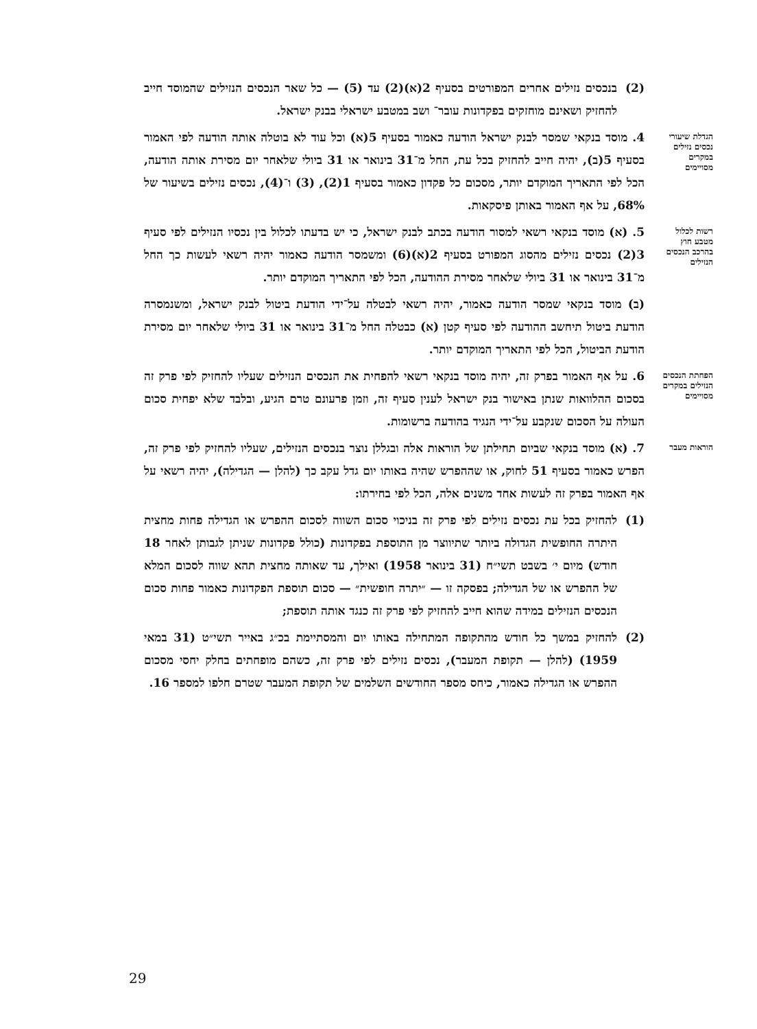(2) בנכסים נזילים אחרים המפורטים בסעיף 2(א)(2) עד (5) — כל שאר הנכסים הנזילים שהמוסד חייב להחזיק ושאינם מוחזקים בפקדונות עובר־ ושב במטבע ישראלי בבנק ישראל.
הגדלת שיעורי נכסים נזילים במקרים מסויימים
4. מוסד בנקאי שמסר לבנק ישראל הודעה כאמור בסעיף 5(א) וכל עוד לא בוטלה אותה הודעה לפי האמור בסעיף 5(ב), יהיה חייב להחזיק בכל עת, החל מ־31 בינואר או 31 ביולי שלאחר יום מסירת אותה הודעה, הכל לפי התאריך המוקדם יותר, מסכום כל פקדון כאמור בסעיף 1(2), (3) ו־(4), נכסים נזילים בשיעור של 68%, על אף האמור באותן פיסקאות.
רשות לכלול מטבע חוץ בהרכב הנכסים הנזילים
5. (א) מוסד בנקאי רשאי למסור הודעה בכתב לבנק ישראל, כי יש בדעתו לכלול בין נכסיו הנזילים לפי סעיף 3(2) נכסים נזילים מהסוג המפורט בסעיף 2(א)(6) ומשמסר הודעה כאמור יהיה רשאי לעשות כך החל מ־31 בינואר או 31 ביולי שלאחר מסירת ההודעה, הכל לפי התאריך המוקדם יותר.
(ב) מוסד בנקאי שמסר הודעה כאמור, יהיה רשאי לבטלה על־ידי הודעת ביטול לבנק ישראל, ומשנמסרה הודעת ביטול תיחשב ההודעה לפי סעיף קטן (א) כבטלה החל מ־31 בינואר או 31 ביולי שלאחר יום מסירת הודעת הביטול, הכל לפי התאריך המוקדם יותר.
הפחתת הנכסים הנזילים במקרים מסויימים
6. על אף האמור בפרק זה, יהיה מוסד בנקאי רשאי להפחית את הנכסים הנזילים שעליו להחזיק לפי פרק זה בסכום ההלוואות שנתן באישור בנק ישראל לענין סעיף זה, וזמן פרעונם טרם הגיע, ובלבד שלא יפחית סכום העולה על הסכום שנקבע על־ידי הנגיד בהודעה ברשומות.
הוראות מעבר
7. (א) מוסד בנקאי שביום תחילתן של הוראות אלה ובגללן נוצר בנכסים הנזילים, שעליו להחזיק לפי פרק זה, הפרש כאמור בסעיף 51 לחוק, או שההפרש שהיה באותו יום גדל עקב כך (להלן — הגדילה), יהיה רשאי על אף האמור בפרק זה לעשות אחד משנים אלה, הכל לפי בחירתו:
(1) להחזיק בכל עת נכסים נזילים לפי פרק זה בניכוי סכום השווה לסכום ההפרש או הגדילה פחות מחצית היתרה החופשית הגדולה ביותר שתיווצר מן התוספת בפקדונות (כולל פקדונות שניתן לגבותן לאחר 18 חודש) מיום י׳ בשבט תשי״ח (31 בינואר 1958) ואילך, עד שאותה מחצית תהא שווה לסכום המלא של ההפרש או של הגדילה; בפסקה זו — ״יתרה חופשית״ — סכום תוספת הפקדונות כאמור פחות סכום הנכסים הנזילים במידה שהוא חייב להחזיק לפי פרק זה כנגד אותה תוספת;
(2) להחזיק במשך כל חודש מהתקופה המתחילה באותו יום והמסתיימת בכ״ג באייר תשי״ט (31 במאי 1959) (להלן — תקופת המעבר), נכסים נזילים לפי פרק זה, כשהם מופחתים בחלק יחסי מסכום ההפרש או הגדילה כאמור, כיחס מספר החודשים השלמים של תקופת המעבר שטרם חלפו למספר 16.
29